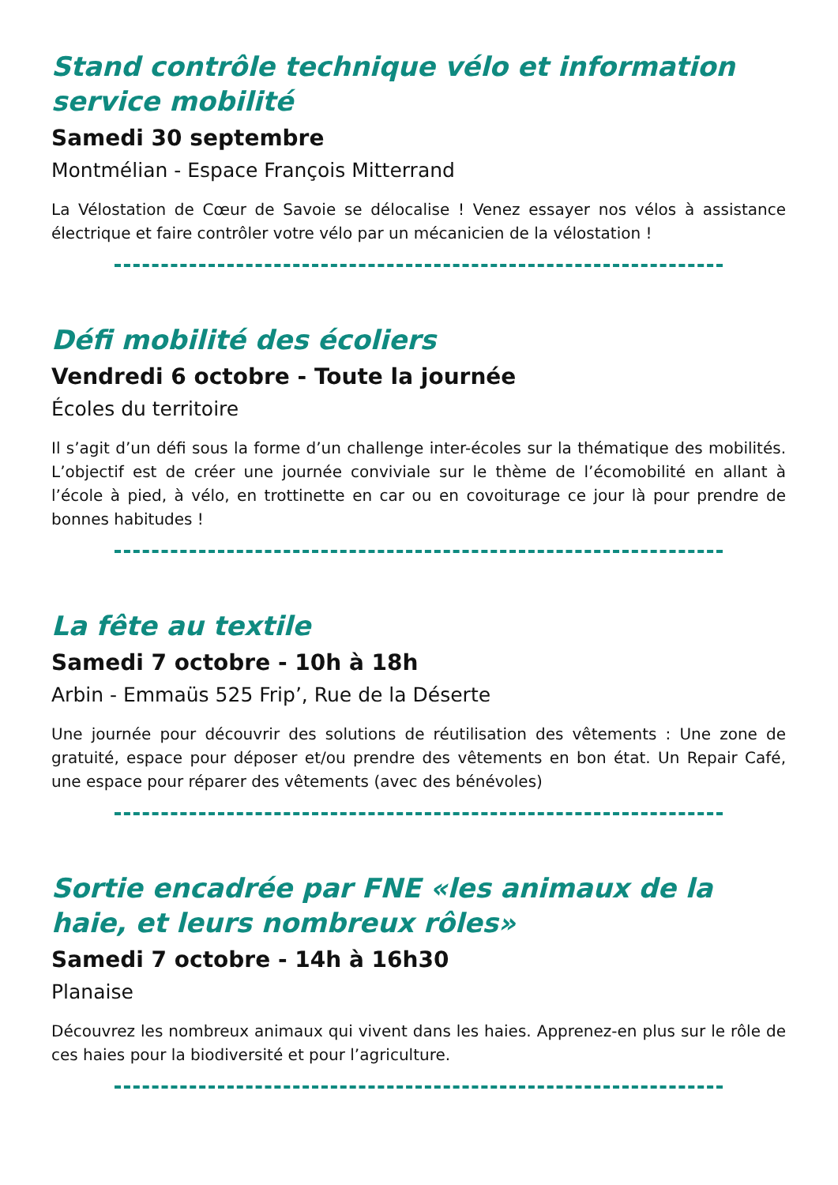Stand contrôle technique vélo et information service mobilité
Samedi 30 septembre
Montmélian - Espace François Mitterrand
La Vélostation de Cœur de Savoie se délocalise ! Venez essayer nos vélos à assistance électrique et faire contrôler votre vélo par un mécanicien de la vélostation !
Défi mobilité des écoliers
Vendredi 6 octobre - Toute la journée
Écoles du territoire
Il s’agit d’un défi sous la forme d’un challenge inter-écoles sur la thématique des mobilités. L’objectif est de créer une journée conviviale sur le thème de l’écomobilité en allant à l’école à pied, à vélo, en trottinette en car ou en covoiturage ce jour là pour prendre de bonnes habitudes !
La fête au textile
Samedi 7 octobre - 10h à 18h
Arbin - Emmaüs 525 Frip’, Rue de la Déserte
Une journée pour découvrir des solutions de réutilisation des vêtements : Une zone de gratuité, espace pour déposer et/ou prendre des vêtements en bon état. Un Repair Café, une espace pour réparer des vêtements (avec des bénévoles)
Sortie encadrée par FNE «les animaux de la haie, et leurs nombreux rôles»
Samedi 7 octobre - 14h à 16h30
Planaise
Découvrez les nombreux animaux qui vivent dans les haies. Apprenez-en plus sur le rôle de ces haies pour la biodiversité et pour l’agriculture.